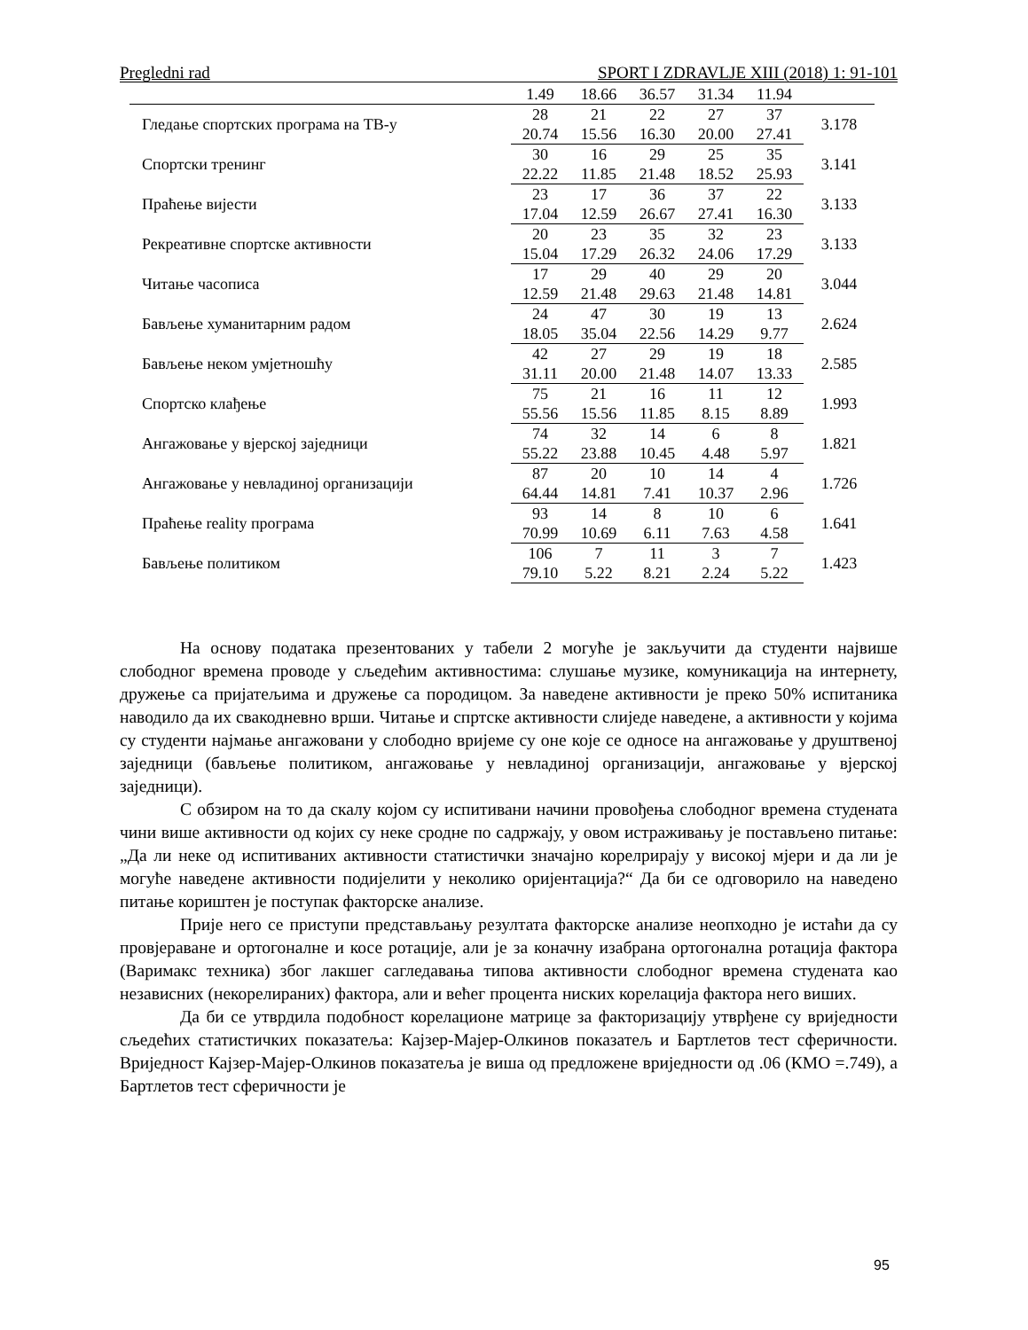Pregledni rad SPORT I ZDRAVLJE XIII (2018) 1: 91-101
| | 1.49 | 18.66 | 36.57 | 31.34 | 11.94 | |
| Гледање спортских програма на ТВ-у | 28 | 21 | 22 | 27 | 37 | 3.178 |
| | 20.74 | 15.56 | 16.30 | 20.00 | 27.41 | |
| Спортски тренинг | 30 | 16 | 29 | 25 | 35 | 3.141 |
| | 22.22 | 11.85 | 21.48 | 18.52 | 25.93 | |
| Праћење вијести | 23 | 17 | 36 | 37 | 22 | 3.133 |
| | 17.04 | 12.59 | 26.67 | 27.41 | 16.30 | |
| Рекреативне спортске активности | 20 | 23 | 35 | 32 | 23 | 3.133 |
| | 15.04 | 17.29 | 26.32 | 24.06 | 17.29 | |
| Читање часописа | 17 | 29 | 40 | 29 | 20 | 3.044 |
| | 12.59 | 21.48 | 29.63 | 21.48 | 14.81 | |
| Бављење хуманитарним радом | 24 | 47 | 30 | 19 | 13 | 2.624 |
| | 18.05 | 35.04 | 22.56 | 14.29 | 9.77 | |
| Бављење неком умјетношћу | 42 | 27 | 29 | 19 | 18 | 2.585 |
| | 31.11 | 20.00 | 21.48 | 14.07 | 13.33 | |
| Спортско клађење | 75 | 21 | 16 | 11 | 12 | 1.993 |
| | 55.56 | 15.56 | 11.85 | 8.15 | 8.89 | |
| Ангажовање у вјерској заједници | 74 | 32 | 14 | 6 | 8 | 1.821 |
| | 55.22 | 23.88 | 10.45 | 4.48 | 5.97 | |
| Ангажовање у невладиној организацији | 87 | 20 | 10 | 14 | 4 | 1.726 |
| | 64.44 | 14.81 | 7.41 | 10.37 | 2.96 | |
| Праћење reality програма | 93 | 14 | 8 | 10 | 6 | 1.641 |
| | 70.99 | 10.69 | 6.11 | 7.63 | 4.58 | |
| Бављење политиком | 106 | 7 | 11 | 3 | 7 | 1.423 |
| | 79.10 | 5.22 | 8.21 | 2.24 | 5.22 | |
На основу података презентованих у табели 2 могуће је закључити да студенти највише слободног времена проводе у сљедећим активностима: слушање музике, комуникација на интернету, дружење са пријатељима и дружење са породицом. За наведене активности је преко 50% испитаника наводило да их свакодневно врши. Читање и спртске активности слиједе наведене, а активности у којима су студенти најмање ангажовани у слободно вријеме су оне које се односе на ангажовање у друштвеној заједници (бављење политиком, ангажовање у невладиној организацији, ангажовање у вјерској заједници).
С обзиром на то да скалу којом су испитивани начини провођења слободног времена студената чини више активности од којих су неке сродне по садржају, у овом истраживању је постављено питање: „Да ли неке од испитиваних активности статистички значајно корелрирају у високој мјери и да ли је могуће наведене активности подијелити у неколико оријентација?“ Да би се одговорило на наведено питање кориштен је поступак факторске анализе.
Прије него се приступи представљању резултата факторске анализе неопходно је истаћи да су провјераване и ортогоналне и косе ротације, али је за коначну изабрана ортогонална ротација фактора (Варимакс техника) због лакшег сагледавања типова активности слободног времена студената као независних (некорелираних) фактора, али и већег процента ниских корелација фактора него виших.
Да би се утврдила подобност корелационе матрице за факторизацију утврђене су вриједности сљедећих статистичких показатеља: Кајзер-Мајер-Олкинов показатељ и Бартлетов тест сферичности. Вриједност Кајзер-Мајер-Олкинов показатеља је виша од предложене вриједности од .06 (КМО =.749), а Бартлетов тест сферичности је
95